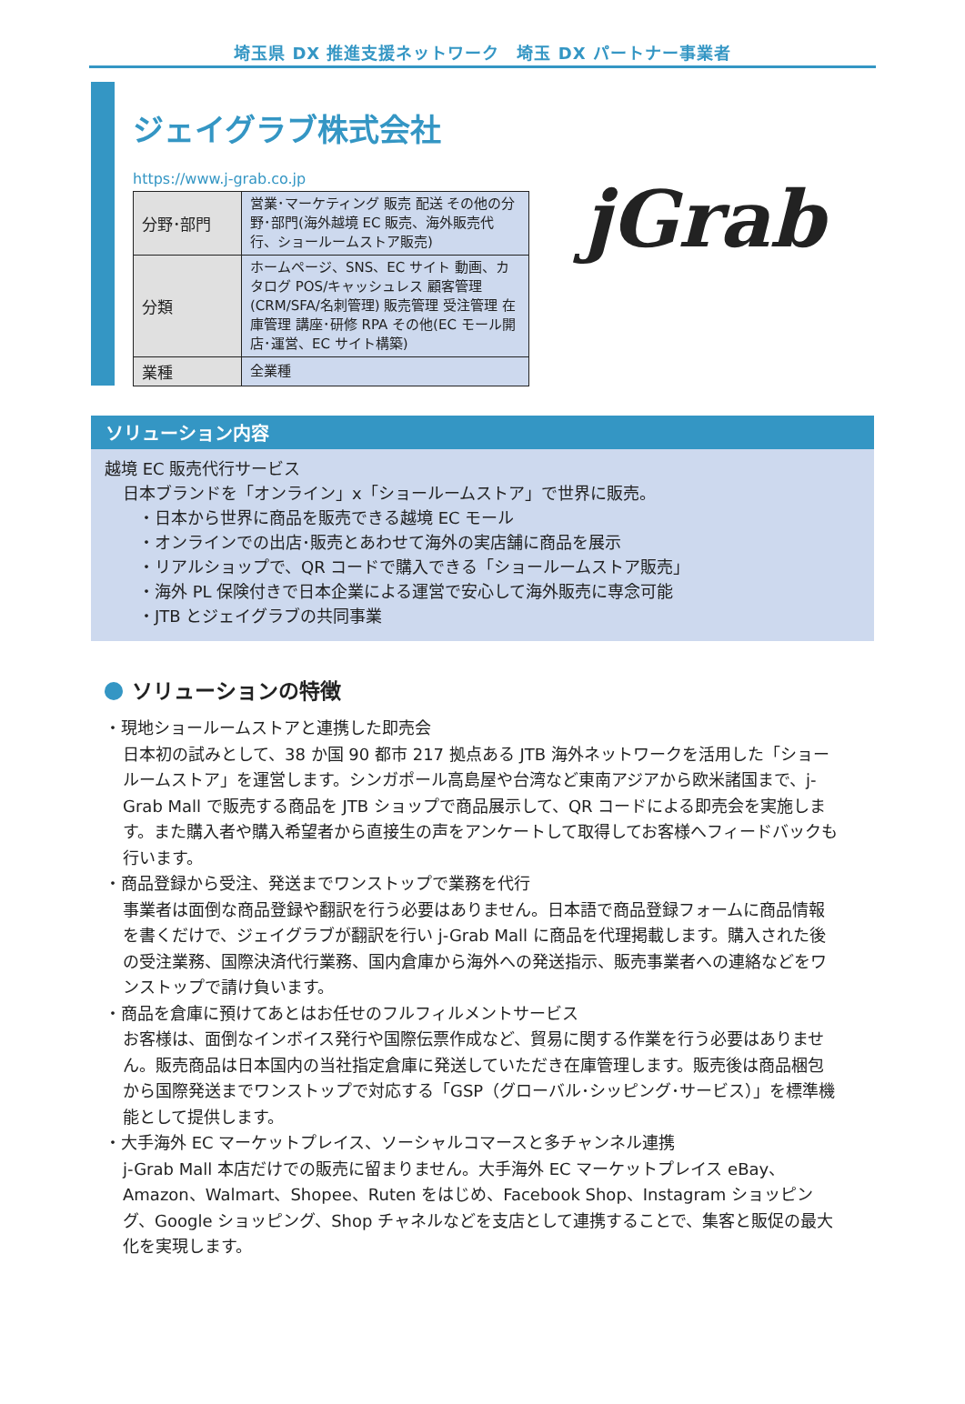埼玉県 DX 推進支援ネットワーク　埼玉 DX パートナー事業者
ジェイグラブ株式会社
https://www.j-grab.co.jp
| 分野･部門 | 営業･マーケティング 販売 配送 その他の分野･部門(海外越境 EC 販売、海外販売代行、ショールームストア販売) |
| 分類 | ホームページ、SNS、EC サイト 動画、カタログ POS/キャッシュレス 顧客管理(CRM/SFA/名刺管理) 販売管理 受注管理 在庫管理 講座･研修 RPA その他(EC モール開店･運営、EC サイト構築) |
| 業種 | 全業種 |
jGrab
ソリューション内容
越境 EC 販売代行サービス
日本ブランドを「オンライン」x「ショールームストア」で世界に販売。
・日本から世界に商品を販売できる越境 EC モール
・オンラインでの出店･販売とあわせて海外の実店舗に商品を展示
・リアルショップで、QR コードで購入できる「ショールームストア販売」
・海外 PL 保険付きで日本企業による運営で安心して海外販売に専念可能
・JTB とジェイグラブの共同事業
ソリューションの特徴
・現地ショールームストアと連携した即売会
日本初の試みとして、38 か国 90 都市 217 拠点ある JTB 海外ネットワークを活用した「ショールームストア」を運営します。シンガポール高島屋や台湾など東南アジアから欧米諸国まで、j-Grab Mall で販売する商品を JTB ショップで商品展示して、QR コードによる即売会を実施します。また購入者や購入希望者から直接生の声をアンケートして取得してお客様へフィードバックも行います。
・商品登録から受注、発送までワンストップで業務を代行
事業者は面倒な商品登録や翻訳を行う必要はありません。日本語で商品登録フォームに商品情報を書くだけで、ジェイグラブが翻訳を行い j-Grab Mall に商品を代理掲載します。購入された後の受注業務、国際決済代行業務、国内倉庫から海外への発送指示、販売事業者への連絡などをワンストップで請け負います。
・商品を倉庫に預けてあとはお任せのフルフィルメントサービス
お客様は、面倒なインボイス発行や国際伝票作成など、貿易に関する作業を行う必要はありません。販売商品は日本国内の当社指定倉庫に発送していただき在庫管理します。販売後は商品梱包から国際発送までワンストップで対応する「GSP（グローバル･シッピング･サービス）」を標準機能として提供します。
・大手海外 EC マーケットプレイス、ソーシャルコマースと多チャンネル連携
j-Grab Mall 本店だけでの販売に留まりません。大手海外 EC マーケットプレイス eBay、Amazon、Walmart、Shopee、Ruten をはじめ、Facebook Shop、Instagram ショッピング、Google ショッピング、Shop チャネルなどを支店として連携することで、集客と販促の最大化を実現します。